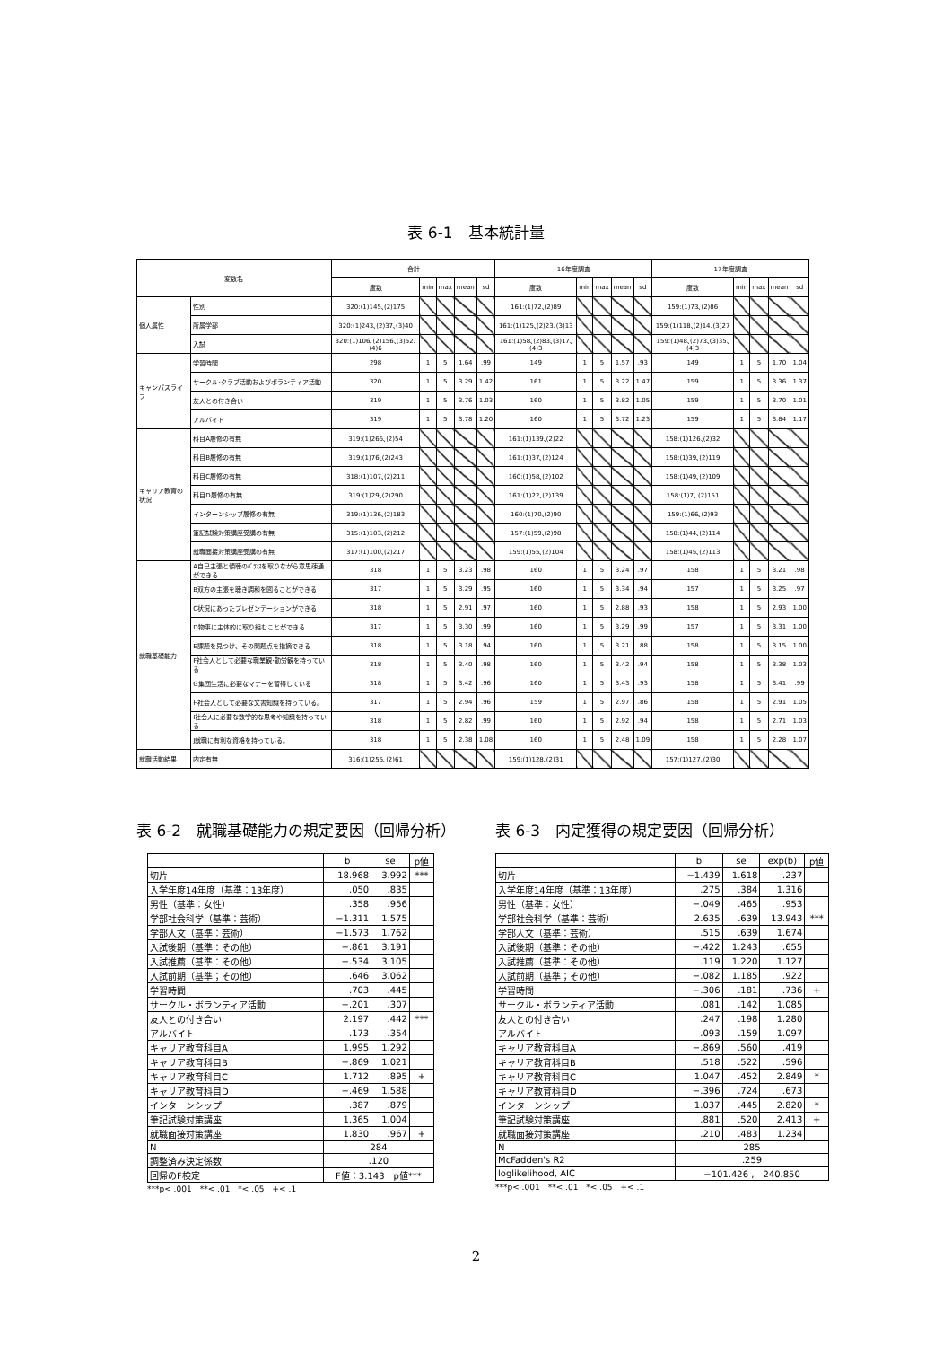表 6-1　基本統計量
| 変数名 | | 合計 | | | | | 16年度調査 | | | | | 17年度調査 | | | | |
| --- | --- | --- | --- | --- | --- | --- | --- | --- | --- | --- | --- | --- | --- | --- | --- | --- |
| | | 度数 | min | max | mean | sd | 度数 | min | max | mean | sd | 度数 | min | max | mean | sd |
| 個人属性 | 性別 | 320:(1)145､(2)175 | | | | | 161:(1)72､(2)89 | | | | | 159:(1)73､(2)86 | | | | |
| | 所属学部 | 320:(1)243､(2)37､(3)40 | | | | | 161:(1)125､(2)23､(3)13 | | | | | 159:(1)118､(2)14､(3)27 | | | | |
| | 入試 | 320:(1)106､(2)156､(3)52､(4)6 | | | | | 161:(1)58､(2)83､(3)17､(4)3 | | | | | 159:(1)48､(2)73､(3)35､(4)3 | | | | |
| キャンパスライフ | 学習時間 | 298 | 1 | 5 | 1.64 | .99 | 149 | 1 | 5 | 1.57 | .93 | 149 | 1 | 5 | 1.70 | 1.04 |
| | サークル･クラブ活動およびボランティア活動 | 320 | 1 | 5 | 3.29 | 1.42 | 161 | 1 | 5 | 3.22 | 1.47 | 159 | 1 | 5 | 3.36 | 1.37 |
| | 友人との付き合い | 319 | 1 | 5 | 3.76 | 1.03 | 160 | 1 | 5 | 3.82 | 1.05 | 159 | 1 | 5 | 3.70 | 1.01 |
| | アルバイト | 319 | 1 | 5 | 3.78 | 1.20 | 160 | 1 | 5 | 3.72 | 1.23 | 159 | 1 | 5 | 3.84 | 1.17 |
| キャリア教育の状況 | 科目A履修の有無 | 319:(1)265､(2)54 | | | | | 161:(1)139､(2)22 | | | | | 158:(1)126､(2)32 | | | | |
| | 科目B履修の有無 | 319:(1)76､(2)243 | | | | | 161:(1)37､(2)124 | | | | | 158:(1)39､(2)119 | | | | |
| | 科目C履修の有無 | 318:(1)107､(2)211 | | | | | 160:(1)58､(2)102 | | | | | 158:(1)49､(2)109 | | | | |
| | 科目D履修の有無 | 319:(1)29､(2)290 | | | | | 161:(1)22､(2)139 | | | | | 158:(1)7､ (2)151 | | | | |
| | インターンシップ履修の有無 | 319:(1)136､(2)183 | | | | | 160:(1)70､(2)90 | | | | | 159:(1)66､(2)93 | | | | |
| | 筆記試験対策講座受講の有無 | 315:(1)103､(2)212 | | | | | 157:(1)59､(2)98 | | | | | 158:(1)44､(2)114 | | | | |
| | 就職面接対策講座受講の有無 | 317:(1)100､(2)217 | | | | | 159:(1)55､(2)104 | | | | | 158:(1)45､(2)113 | | | | |
| 就職基礎能力 | A自己主張と傾聴のﾊﾞﾗﾝｽを取りながら意思疎通ができる | 318 | 1 | 5 | 3.23 | .98 | 160 | 1 | 5 | 3.24 | .97 | 158 | 1 | 5 | 3.21 | .98 |
| | B双方の主張を聴き調和を図ることができる | 317 | 1 | 5 | 3.29 | .95 | 160 | 1 | 5 | 3.34 | .94 | 157 | 1 | 5 | 3.25 | .97 |
| | C状況にあったプレゼンテーションができる | 318 | 1 | 5 | 2.91 | .97 | 160 | 1 | 5 | 2.88 | .93 | 158 | 1 | 5 | 2.93 | 1.00 |
| | D物事に主体的に取り組むことができる | 317 | 1 | 5 | 3.30 | .99 | 160 | 1 | 5 | 3.29 | .99 | 157 | 1 | 5 | 3.31 | 1.00 |
| | E課題を見つけ、その問題点を指摘できる | 318 | 1 | 5 | 3.18 | .94 | 160 | 1 | 5 | 3.21 | .88 | 158 | 1 | 5 | 3.15 | 1.00 |
| | F社会人として必要な職業観･勤労観を持っている | 318 | 1 | 5 | 3.40 | .98 | 160 | 1 | 5 | 3.42 | .94 | 158 | 1 | 5 | 3.38 | 1.03 |
| | G集団生活に必要なマナーを習得している | 318 | 1 | 5 | 3.42 | .96 | 160 | 1 | 5 | 3.43 | .93 | 158 | 1 | 5 | 3.41 | .99 |
| | H社会人として必要な文書知識を持っている。 | 317 | 1 | 5 | 2.94 | .96 | 159 | 1 | 5 | 2.97 | .86 | 158 | 1 | 5 | 2.91 | 1.05 |
| | I社会人に必要な数学的な思考や知識を持っている | 318 | 1 | 5 | 2.82 | .99 | 160 | 1 | 5 | 2.92 | .94 | 158 | 1 | 5 | 2.71 | 1.03 |
| | J就職に有利な資格を持っている。 | 318 | 1 | 5 | 2.38 | 1.08 | 160 | 1 | 5 | 2.48 | 1.09 | 158 | 1 | 5 | 2.28 | 1.07 |
| 就職活動結果 | 内定有無 | 316:(1)255､(2)61 | | | | | 159:(1)128､(2)31 | | | | | 157:(1)127､(2)30 | | | | |
表 6-2　就職基礎能力の規定要因（回帰分析）
| | b | se | p値 |
| --- | --- | --- | --- |
| 切片 | 18.968 | 3.992 | *** |
| 入学年度14年度（基準：13年度） | .050 | .835 | |
| 男性（基準：女性） | .358 | .956 | |
| 学部社会科学（基準：芸術） | −1.311 | 1.575 | |
| 学部人文（基準：芸術） | −1.573 | 1.762 | |
| 入試後期（基準：その他） | −.861 | 3.191 | |
| 入試推薦（基準：その他） | −.534 | 3.105 | |
| 入試前期（基準；その他） | .646 | 3.062 | |
| 学習時間 | .703 | .445 | |
| サークル・ボランティア活動 | −.201 | .307 | |
| 友人との付き合い | 2.197 | .442 | *** |
| アルバイト | .173 | .354 | |
| キャリア教育科目A | 1.995 | 1.292 | |
| キャリア教育科目B | −.869 | 1.021 | |
| キャリア教育科目C | 1.712 | .895 | + |
| キャリア教育科目D | −.469 | 1.588 | |
| インターンシップ | .387 | .879 | |
| 筆記試験対策講座 | 1.365 | 1.004 | |
| 就職面接対策講座 | 1.830 | .967 | + |
| N | 284 | | |
| 調整済み決定係数 | .120 | | |
| 回帰のF検定 | F値：3.143 p値*** | | |
***p< .001　**< .01　*< .05　+< .1
表 6-3　内定獲得の規定要因（回帰分析）
| | b | se | exp(b) | p値 |
| --- | --- | --- | --- | --- |
| 切片 | −1.439 | 1.618 | .237 | |
| 入学年度14年度（基準：13年度） | .275 | .384 | 1.316 | |
| 男性（基準：女性） | −.049 | .465 | .953 | |
| 学部社会科学（基準：芸術） | 2.635 | .639 | 13.943 | *** |
| 学部人文（基準：芸術） | .515 | .639 | 1.674 | |
| 入試後期（基準：その他） | −.422 | 1.243 | .655 | |
| 入試推薦（基準：その他） | .119 | 1.220 | 1.127 | |
| 入試前期（基準；その他） | −.082 | 1.185 | .922 | |
| 学習時間 | −.306 | .181 | .736 | + |
| サークル・ボランティア活動 | .081 | .142 | 1.085 | |
| 友人との付き合い | .247 | .198 | 1.280 | |
| アルバイト | .093 | .159 | 1.097 | |
| キャリア教育科目A | −.869 | .560 | .419 | |
| キャリア教育科目B | .518 | .522 | .596 | |
| キャリア教育科目C | 1.047 | .452 | 2.849 | * |
| キャリア教育科目D | −.396 | .724 | .673 | |
| インターンシップ | 1.037 | .445 | 2.820 | * |
| 筆記試験対策講座 | .881 | .520 | 2.413 | + |
| 就職面接対策講座 | .210 | .483 | 1.234 | |
| N | 285 | | | |
| McFadden's R2 | .259 | | | |
| loglikelihood, AIC | −101.426 , 240.850 | | | |
***p< .001　**< .01　*< .05　+< .1
2